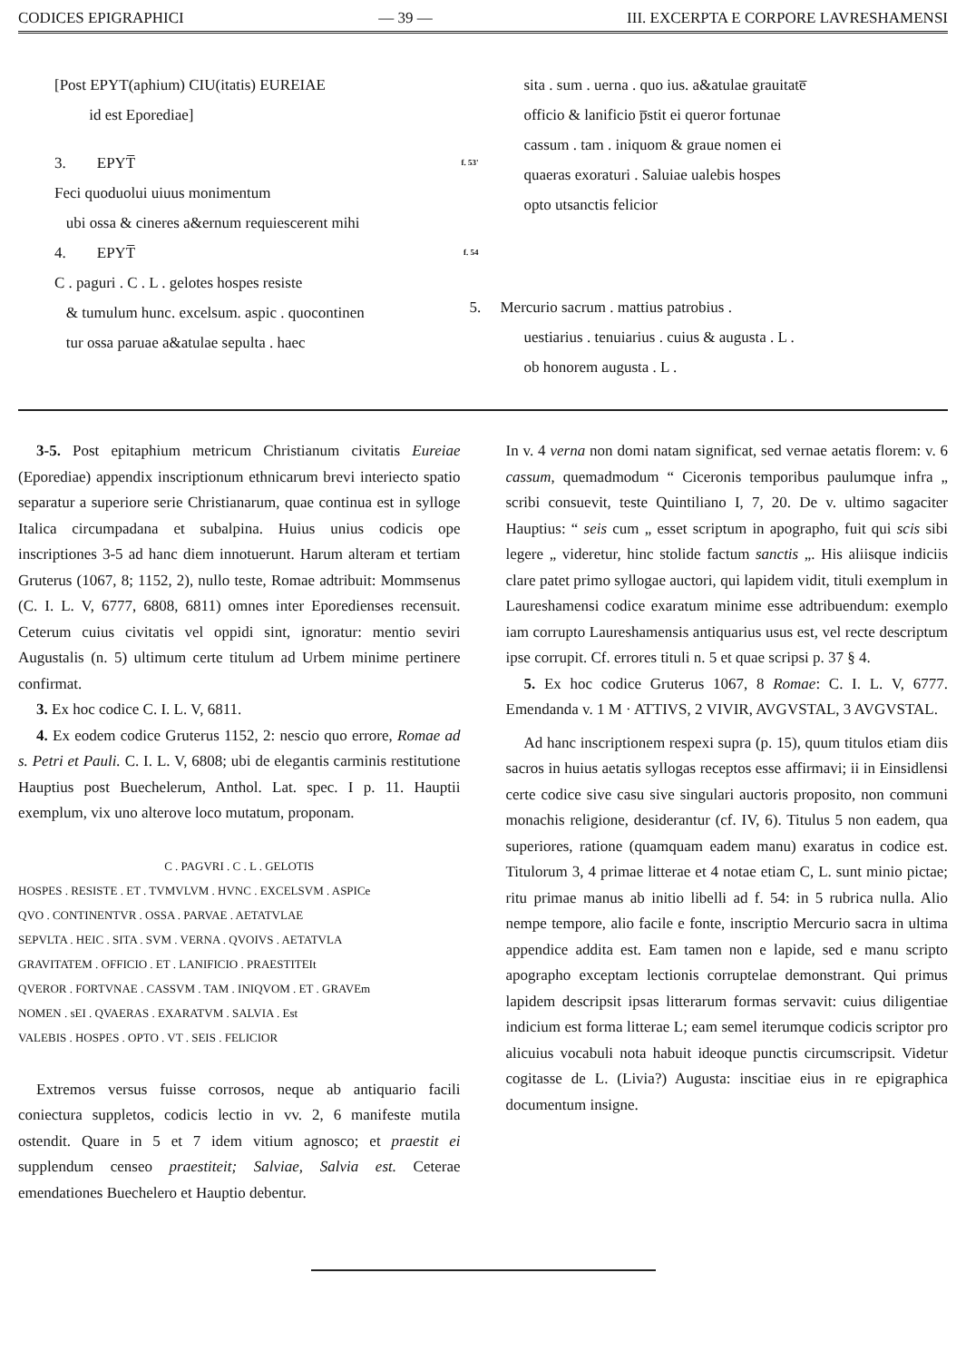CODICES EPIGRAPHICI — 39 — III. EXCERPTA E CORPORE LAVRESHAMENSI
[Post EPYT(aphium) CIU(itatis) EUREIAE
id est Eporediae]
3. EPYT̅ f. 53'
Feci quoduolui uiuus monimentum
ubi ossa & cineres a&ernum requiescerent mihi
4. EPYT̅ f. 54
C . paguri . C . L . gelotes hospes resiste
& tumulum hunc. excelsum. aspic . quocontinen
tur ossa paruae a&atulae sepulta . haec
sita . sum . uerna . quo ius. a&atulae grauitate̅
officio & lanificio p̅stit ei queror fortunae
cassum . tam . iniquom & graue nomen ei
quaeras exoraturi . Saluiae ualebis hospes
opto utsanctis felicior
5. Mercurio sacrum . mattius patrobius .
uestiarius . tenuiarius . cuius & augusta . L .
ob honorem augusta . L .
3-5. Post epitaphium metricum Christianum civitatis Eureiae (Eporediae) appendix inscriptionum ethnicarum brevi interiecto spatio separatur a superiore serie Christianarum, quae continua est in sylloge Italica circumpadana et subalpina. Huius unius codicis ope inscriptiones 3-5 ad hanc diem innotuerunt. Harum alteram et tertiam Gruterus (1067, 8; 1152, 2), nullo teste, Romae adtribuit: Mommsenus (C. I. L. V, 6777, 6808, 6811) omnes inter Eporedienses recensuit. Ceterum cuius civitatis vel oppidi sint, ignoratur: mentio seviri Augustalis (n. 5) ultimum certe titulum ad Urbem minime pertinere confirmat.
3. Ex hoc codice C. I. L. V, 6811.
4. Ex eodem codice Gruterus 1152, 2: nescio quo errore, Romae ad s. Petri et Pauli. C. I. L. V, 6808; ubi de elegantis carminis restitutione Hauptius post Buechelerum, Anthol. Lat. spec. I p. 11. Hauptii exemplum, vix uno alterove loco mutatum, proponam.
C . PAGVRI . C . L . GELOTIS
HOSPES . RESISTE . ET . TVMVLVM . HVNC . EXCELSVM . ASPICe
QVO . CONTINENTVR . OSSA . PARVAE . AETATVLAE
SEPVLTA . HEIC . SITA . SVM . VERNA . QVOIVS . AETATVLA
GRAVITATEM . OFFICIO . ET . LANIFICIO . PRAESTITEIt
QVEROR . FORTVNAE . CASSVM . TAM . INIQVOM . ET . GRAVEm
NOMEN . sEI . QVAERAS . EXARATVM . SALVIA . Est
VALEBIS . HOSPES . OPTO . VT . SEIS . FELICIOR
Extremos versus fuisse corrosos, neque ab antiquario facili coniectura suppletos, codicis lectio in vv. 2, 6 manifeste mutila ostendit. Quare in 5 et 7 idem vitium agnosco; et praestit ei supplendum censeo praestiteit; Salviae, Salvia est. Ceterae emendationes Buechelero et Hauptio debentur.
In v. 4 verna non domi natam significat, sed vernae aetatis florem: v. 6 cassum, quemadmodum “ Ciceronis temporibus paulumque infra „ scribi consuevit, teste Quintiliano I, 7, 20. De v. ultimo sagaciter Hauptius: “ seis cum „ esset scriptum in apographo, fuit qui scis sibi legere „ videretur, hinc stolide factum sanctis „. His aliisque indiciis clare patet primo syllogae auctori, qui lapidem vidit, tituli exemplum in Laureshamensi codice exaratum minime esse adtribuendum: exemplo iam corrupto Laureshamensis antiquarius usus est, vel recte descriptum ipse corrupit. Cf. errores tituli n. 5 et quae scripsi p. 37 § 4.
5. Ex hoc codice Gruterus 1067, 8 Romae: C. I. L. V, 6777. Emendanda v. 1 M · ATTIVS, 2 VIVIR, AVGVSTAL, 3 AVGVSTAL.
Ad hanc inscriptionem respexi supra (p. 15), quum titulos etiam diis sacros in huius aetatis syllogas receptos esse affirmavi; ii in Einsidlensi certe codice sive casu sive singulari auctoris proposito, non communi monachis religione, desiderantur (cf. IV, 6). Titulus 5 non eadem, qua superiores, ratione (quamquam eadem manu) exaratus in codice est. Titulorum 3, 4 primae litterae et 4 notae etiam C, L. sunt minio pictae; ritu primae manus ab initio libelli ad f. 54: in 5 rubrica nulla. Alio nempe tempore, alio facile e fonte, inscriptio Mercurio sacra in ultima appendice addita est. Eam tamen non e lapide, sed e manu scripto apographo exceptam lectionis corruptelae demonstrant. Qui primus lapidem descripsit ipsas litterarum formas servavit: cuius diligentiae indicium est forma litterae L; eam semel iterumque codicis scriptor pro alicuius vocabuli nota habuit ideoque punctis circumscripsit. Videtur cogitasse de L. (Livia?) Augusta: inscitiae eius in re epigraphica documentum insigne.